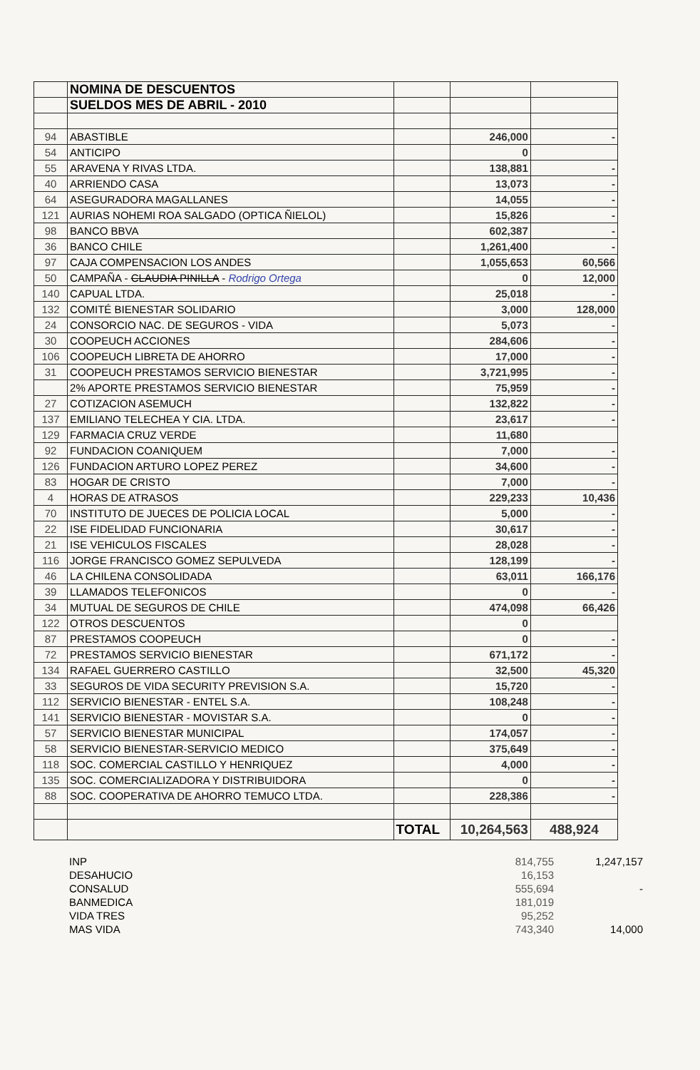| | NOMINA DE DESCUENTOS | | | |
| | SUELDOS MES DE ABRIL - 2010 | | | |
| 94 | ABASTIBLE | | 246,000 | - |
| 54 | ANTICIPO | | 0 | |
| 55 | ARAVENA Y RIVAS LTDA. | | 138,881 | - |
| 40 | ARRIENDO CASA | | 13,073 | - |
| 64 | ASEGURADORA MAGALLANES | | 14,055 | - |
| 121 | AURIAS NOHEMI ROA SALGADO (OPTICA ÑIELOL) | | 15,826 | - |
| 98 | BANCO BBVA | | 602,387 | - |
| 36 | BANCO CHILE | | 1,261,400 | - |
| 97 | CAJA COMPENSACION LOS ANDES | | 1,055,653 | 60,566 |
| 50 | CAMPAÑA - CLAUDIA PINILLA - Rodrigo Ortega | | 0 | 12,000 |
| 140 | CAPUAL LTDA. | | 25,018 | - |
| 132 | COMITÉ BIENESTAR SOLIDARIO | | 3,000 | 128,000 |
| 24 | CONSORCIO NAC. DE SEGUROS - VIDA | | 5,073 | - |
| 30 | COOPEUCH ACCIONES | | 284,606 | - |
| 106 | COOPEUCH LIBRETA DE AHORRO | | 17,000 | - |
| 31 | COOPEUCH PRESTAMOS SERVICIO BIENESTAR | | 3,721,995 | - |
| | 2% APORTE PRESTAMOS SERVICIO BIENESTAR | | 75,959 | - |
| 27 | COTIZACION ASEMUCH | | 132,822 | - |
| 137 | EMILIANO TELECHEA Y CIA. LTDA. | | 23,617 | - |
| 129 | FARMACIA CRUZ VERDE | | 11,680 | |
| 92 | FUNDACION COANIQUEM | | 7,000 | - |
| 126 | FUNDACION ARTURO LOPEZ PEREZ | | 34,600 | - |
| 83 | HOGAR DE CRISTO | | 7,000 | - |
| 4 | HORAS DE ATRASOS | | 229,233 | 10,436 |
| 70 | INSTITUTO DE JUECES DE POLICIA LOCAL | | 5,000 | - |
| 22 | ISE FIDELIDAD FUNCIONARIA | | 30,617 | - |
| 21 | ISE VEHICULOS FISCALES | | 28,028 | - |
| 116 | JORGE FRANCISCO GOMEZ SEPULVEDA | | 128,199 | - |
| 46 | LA CHILENA CONSOLIDADA | | 63,011 | 166,176 |
| 39 | LLAMADOS TELEFONICOS | | 0 | - |
| 34 | MUTUAL DE SEGUROS DE CHILE | | 474,098 | 66,426 |
| 122 | OTROS DESCUENTOS | | 0 | |
| 87 | PRESTAMOS COOPEUCH | | 0 | - |
| 72 | PRESTAMOS SERVICIO BIENESTAR | | 671,172 | - |
| 134 | RAFAEL GUERRERO CASTILLO | | 32,500 | 45,320 |
| 33 | SEGUROS DE VIDA SECURITY PREVISION S.A. | | 15,720 | - |
| 112 | SERVICIO BIENESTAR - ENTEL S.A. | | 108,248 | - |
| 141 | SERVICIO BIENESTAR - MOVISTAR S.A. | | 0 | - |
| 57 | SERVICIO BIENESTAR MUNICIPAL | | 174,057 | - |
| 58 | SERVICIO BIENESTAR-SERVICIO MEDICO | | 375,649 | - |
| 118 | SOC. COMERCIAL CASTILLO Y HENRIQUEZ | | 4,000 | - |
| 135 | SOC. COMERCIALIZADORA Y DISTRIBUIDORA | | 0 | - |
| 88 | SOC. COOPERATIVA DE AHORRO TEMUCO LTDA. | | 228,386 | - |
| | | TOTAL | 10,264,563 | 488,924 |
| INP | 814,755 | 1,247,157 |
| DESAHUCIO | 16,153 | |
| CONSALUD | 555,694 | - |
| BANMEDICA | 181,019 | |
| VIDA TRES | 95,252 | |
| MAS VIDA | 743,340 | 14,000 |